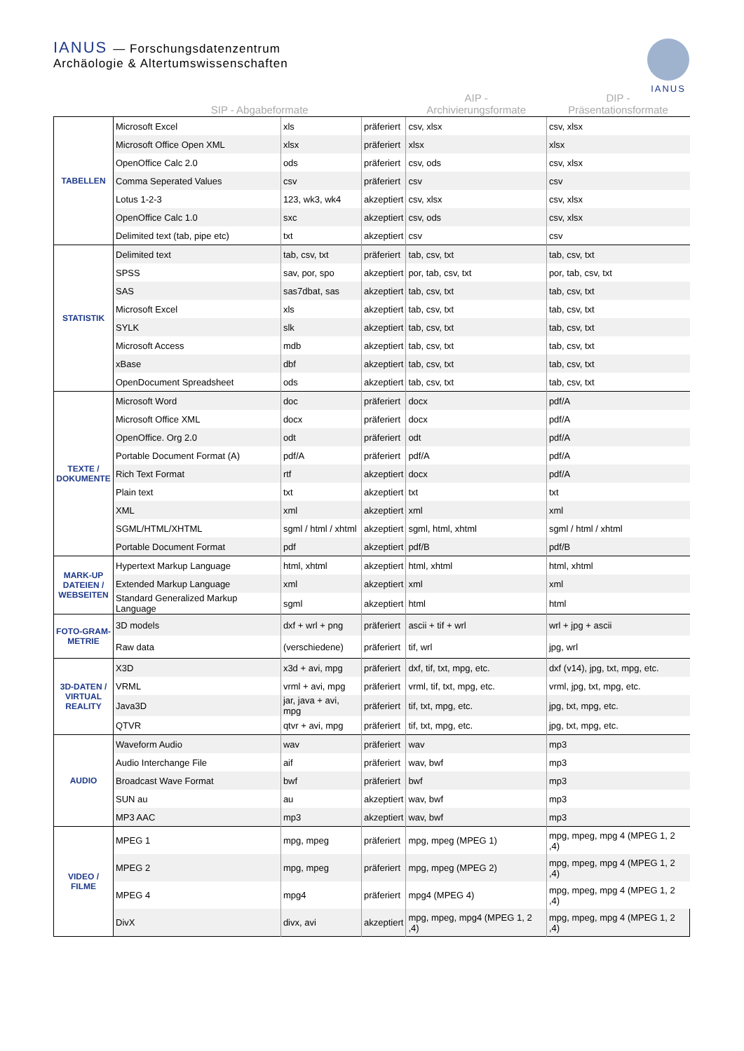IANUS — Forschungsdatenzentrum
Archäologie & Altertumswissenschaften
IANUS
| | SIP - Abgabeformate | | | AIP - Archivierungsformate | DIP - Präsentationsformate |
| --- | --- | --- | --- | --- | --- |
| TABELLEN | Microsoft Excel | xls | präferiert | csv, xlsx | csv, xlsx |
| | Microsoft Office Open XML | xlsx | präferiert | xlsx | xlsx |
| | OpenOffice Calc 2.0 | ods | präferiert | csv, ods | csv, xlsx |
| | Comma Seperated Values | csv | präferiert | csv | csv |
| | Lotus 1-2-3 | 123, wk3, wk4 | akzeptiert | csv, xlsx | csv, xlsx |
| | OpenOffice Calc 1.0 | sxc | akzeptiert | csv, ods | csv, xlsx |
| | Delimited text (tab, pipe etc) | txt | akzeptiert | csv | csv |
| STATISTIK | Delimited text | tab, csv, txt | präferiert | tab, csv, txt | tab, csv, txt |
| | SPSS | sav, por, spo | akzeptiert | por, tab, csv, txt | por, tab, csv, txt |
| | SAS | sas7dbat, sas | akzeptiert | tab, csv, txt | tab, csv, txt |
| | Microsoft Excel | xls | akzeptiert | tab, csv, txt | tab, csv, txt |
| | SYLK | slk | akzeptiert | tab, csv, txt | tab, csv, txt |
| | Microsoft Access | mdb | akzeptiert | tab, csv, txt | tab, csv, txt |
| | xBase | dbf | akzeptiert | tab, csv, txt | tab, csv, txt |
| | OpenDocument Spreadsheet | ods | akzeptiert | tab, csv, txt | tab, csv, txt |
| TEXTE / DOKUMENTE | Microsoft Word | doc | präferiert | docx | pdf/A |
| | Microsoft Office XML | docx | präferiert | docx | pdf/A |
| | OpenOffice. Org 2.0 | odt | präferiert | odt | pdf/A |
| | Portable Document Format (A) | pdf/A | präferiert | pdf/A | pdf/A |
| | Rich Text Format | rtf | akzeptiert | docx | pdf/A |
| | Plain text | txt | akzeptiert | txt | txt |
| | XML | xml | akzeptiert | xml | xml |
| | SGML/HTML/XHTML | sgml / html / xhtml | akzeptiert | sgml, html, xhtml | sgml / html / xhtml |
| | Portable Document Format | pdf | akzeptiert | pdf/B | pdf/B |
| MARK-UP DATEIEN / WEBSEITEN | Hypertext Markup Language | html, xhtml | akzeptiert | html, xhtml | html, xhtml |
| | Extended Markup Language | xml | akzeptiert | xml | xml |
| | Standard Generalized Markup Language | sgml | akzeptiert | html | html |
| FOTO-GRAM-METRIE | 3D models | dxf + wrl + png | präferiert | ascii + tif + wrl | wrl + jpg + ascii |
| | Raw data | (verschiedene) | präferiert | tif, wrl | jpg, wrl |
| 3D-DATEN / VIRTUAL REALITY | X3D | x3d + avi, mpg | präferiert | dxf, tif, txt, mpg, etc. | dxf (v14), jpg, txt, mpg, etc. |
| | VRML | vrml + avi, mpg | präferiert | vrml, tif, txt, mpg, etc. | vrml, jpg, txt, mpg, etc. |
| | Java3D | jar, java + avi, mpg | präferiert | tif, txt, mpg, etc. | jpg, txt, mpg, etc. |
| | QTVR | qtvr + avi, mpg | präferiert | tif, txt, mpg, etc. | jpg, txt, mpg, etc. |
| AUDIO | Waveform Audio | wav | präferiert | wav | mp3 |
| | Audio Interchange File | aif | präferiert | wav, bwf | mp3 |
| | Broadcast Wave Format | bwf | präferiert | bwf | mp3 |
| | SUN au | au | akzeptiert | wav, bwf | mp3 |
| | MP3 AAC | mp3 | akzeptiert | wav, bwf | mp3 |
| VIDEO / FILME | MPEG 1 | mpg, mpeg | präferiert | mpg, mpeg (MPEG 1) | mpg, mpeg, mpg 4 (MPEG 1, 2 ,4) |
| | MPEG 2 | mpg, mpeg | präferiert | mpg, mpeg (MPEG 2) | mpg, mpeg, mpg 4 (MPEG 1, 2 ,4) |
| | MPEG 4 | mpg4 | präferiert | mpg4 (MPEG 4) | mpg, mpeg, mpg 4 (MPEG 1, 2 ,4) |
| | DivX | divx, avi | akzeptiert | mpg, mpeg, mpg4 (MPEG 1, 2 ,4) | mpg, mpeg, mpg 4 (MPEG 1, 2 ,4) |